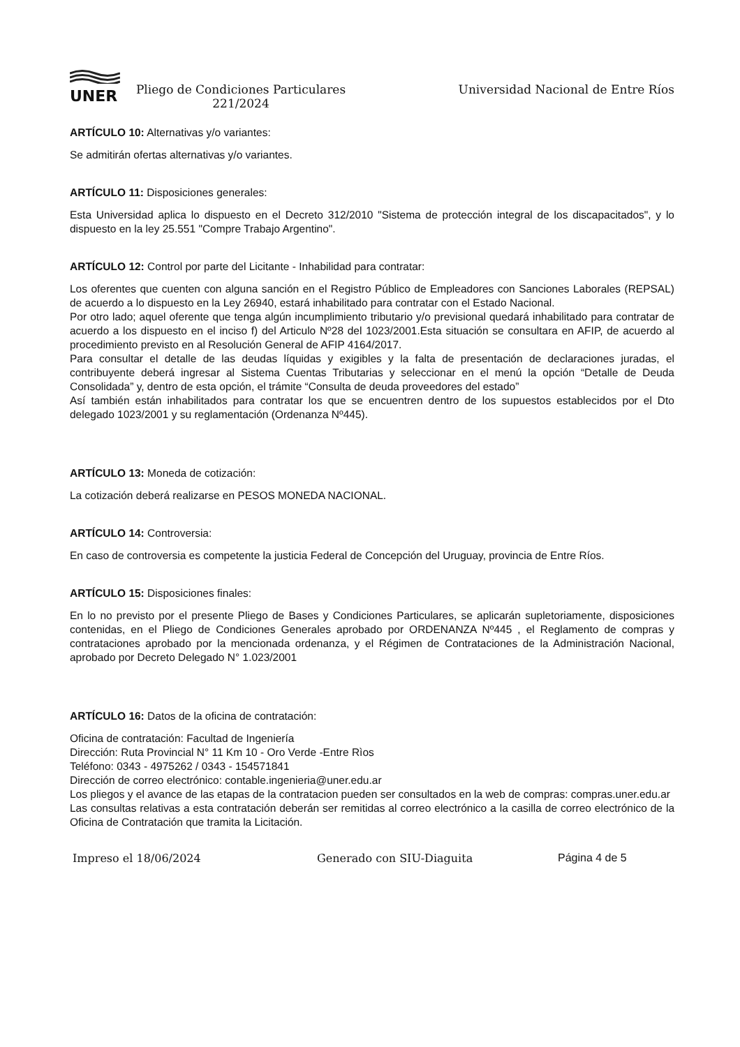UNER
Pliego de Condiciones Particulares 221/2024
Universidad Nacional de Entre Ríos
ARTÍCULO 10: Alternativas y/o variantes:
Se admitirán ofertas alternativas y/o variantes.
ARTÍCULO 11: Disposiciones generales:
Esta Universidad aplica lo dispuesto en el Decreto 312/2010 "Sistema de protección integral de los discapacitados", y lo dispuesto en la ley 25.551 "Compre Trabajo Argentino".
ARTÍCULO 12: Control por parte del Licitante - Inhabilidad para contratar:
Los oferentes que cuenten con alguna sanción en el Registro Público de Empleadores con Sanciones Laborales (REPSAL) de acuerdo a lo dispuesto en la Ley 26940, estará inhabilitado para contratar con el Estado Nacional.
Por otro lado; aquel oferente que tenga algún incumplimiento tributario y/o previsional quedará inhabilitado para contratar de acuerdo a los dispuesto en el inciso f) del Articulo Nº28 del 1023/2001.Esta situación se consultara en AFIP, de acuerdo al procedimiento previsto en al Resolución General de AFIP 4164/2017.
Para consultar el detalle de las deudas líquidas y exigibles y la falta de presentación de declaraciones juradas, el contribuyente deberá ingresar al Sistema Cuentas Tributarias y seleccionar en el menú la opción “Detalle de Deuda Consolidada” y, dentro de esta opción, el trámite “Consulta de deuda proveedores del estado”
Así también están inhabilitados para contratar los que se encuentren dentro de los supuestos establecidos por el Dto delegado 1023/2001 y su reglamentación (Ordenanza Nº445).
ARTÍCULO 13: Moneda de cotización:
La cotización deberá realizarse en PESOS MONEDA NACIONAL.
ARTÍCULO 14: Controversia:
En caso de controversia es competente la justicia Federal de Concepción del Uruguay, provincia de Entre Ríos.
ARTÍCULO 15: Disposiciones finales:
En lo no previsto por el presente Pliego de Bases y Condiciones Particulares, se aplicarán supletoriamente, disposiciones contenidas, en el Pliego de Condiciones Generales aprobado por ORDENANZA Nº445 , el Reglamento de compras y contrataciones aprobado por la mencionada ordenanza, y el Régimen de Contrataciones de la Administración Nacional, aprobado por Decreto Delegado N° 1.023/2001
ARTÍCULO 16: Datos de la oficina de contratación:
Oficina de contratación: Facultad de Ingeniería
Dirección: Ruta Provincial N° 11 Km 10 - Oro Verde -Entre Rìos
Teléfono: 0343 - 4975262 / 0343 - 154571841
Dirección de correo electrónico: contable.ingenieria@uner.edu.ar
Los pliegos y el avance de las etapas de la contratacion pueden ser consultados en la web de compras: compras.uner.edu.ar
Las consultas relativas a esta contratación deberán ser remitidas al correo electrónico a la casilla de correo electrónico de la Oficina de Contratación que tramita la Licitación.
Impreso el 18/06/2024 Generado con SIU-Diaguita Página 4 de 5